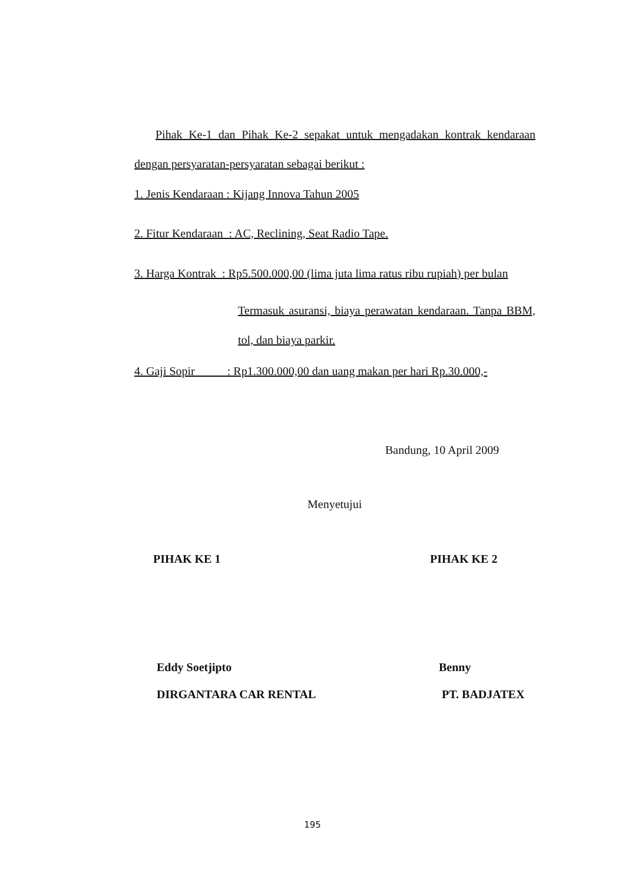Pihak Ke-1 dan Pihak Ke-2 sepakat untuk mengadakan kontrak kendaraan dengan persyaratan-persyaratan sebagai berikut :
1. Jenis Kendaraan : Kijang Innova Tahun 2005
2. Fitur Kendaraan : AC, Reclining, Seat Radio Tape.
3. Harga Kontrak : Rp5.500.000,00 (lima juta lima ratus ribu rupiah) per bulan
Termasuk asuransi, biaya perawatan kendaraan. Tanpa BBM, tol, dan biaya parkir.
4. Gaji Sopir : Rp1.300.000,00 dan uang makan per hari Rp.30.000,-
Bandung, 10 April 2009
Menyetujui
PIHAK KE 1 PIHAK KE 2
Eddy Soetjipto
DIRGANTARA CAR RENTAL
Benny
PT. BADJATEX
195